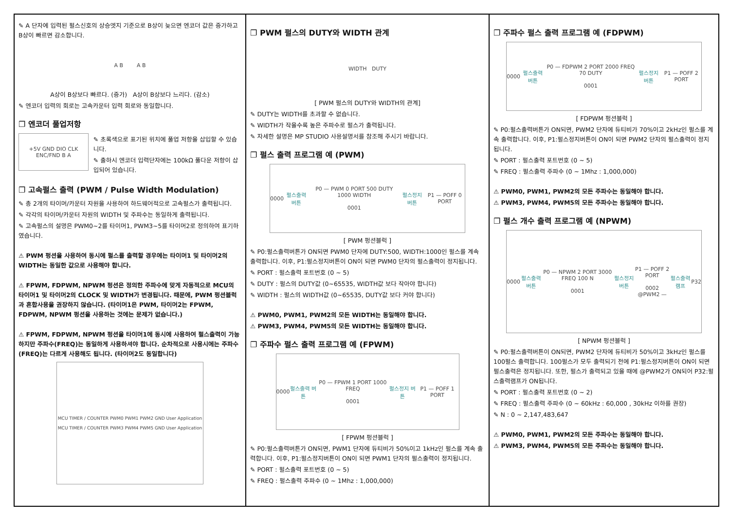✎ A 단자에 입력된 펄스신호의 상승엣지 기준으로 B상이 늦으면 엔코더 값은 증가하고 B상이 빠르면 감소합니다.
A B A B
A상이 B상보다 빠르다. (증가) A상이 B상보다 느리다. (감소)
✎ 엔코더 입력의 회로는 고속카운터 입력 회로와 동일합니다.
❐ 엔코더 풀업저항
+5V GND DIO CLK
ENC/FND B A
✎ 초록색으로 표기된 위치에 풀업 저항을 삽입할 수 있습니다.
✎ 출하시 엔코더 입력단자에는 100kΩ 풀다운 저항이 삽입되어 있습니다.
❐ 고속펄스 출력 (PWM / Pulse Width Modulation)
✎ 총 2개의 타이머/카운터 자원을 사용하여 하드웨어적으로 고속펄스가 출력됩니다.
✎ 각각의 타이머/카운터 자원의 WIDTH 및 주파수는 동일하게 출력됩니다.
✎ 고속펄스의 설명은 PWM0~2를 타이머1, PWM3~5를 타이머2로 정의하여 표기하였습니다.
⚠ PWM 펑션을 사용하여 동시에 펄스를 출력할 경우에는 타이머1 및 타이머2의 WIDTH는 동일한 값으로 사용해야 합니다.
⚠ FPWM, FDPWM, NPWM 펑션은 정의한 주파수에 맞게 자동적으로 MCU의 타이머1 및 타이머2의 CLOCK 및 WIDTH가 변경됩니다. 때문에, PWM 펑션블럭과 혼합사용을 권장하지 않습니다. (타이머1은 PWM, 타이머2는 FPWM, FDPWM, NPWM 펑션을 사용하는 것에는 문제가 없습니다.)
⚠ FPWM, FDPWM, NPWM 펑션을 타이머1에 동시에 사용하여 펄스출력이 가능하지만 주파수(FREQ)는 동일하게 사용하셔야 합니다. 순차적으로 사용시에는 주파수(FREQ)는 다르게 사용해도 됩니다. (타이머2도 동일합니다)
MCU TIMER / COUNTER PWM0 PWM1 PWM2 GND User Application
MCU TIMER / COUNTER PWM3 PWM4 PWM5 GND User Application
❐ PWM 펄스의 DUTY와 WIDTH 관계
WIDTH DUTY
[ PWM 펄스의 DUTY와 WIDTH의 관계]
✎ DUTY는 WIDTH를 초과할 수 없습니다.
✎ WIDTH가 작을수록 높은 주파수로 펄스가 출력됩니다.
✎ 자세한 설명은 MP STUDIO 사용설명서를 참조해 주시기 바랍니다.
❐ 펄스 출력 프로그램 예 (PWM)
0000 펄스출력 버튼 P0 — PWM 0 PORT 500 DUTY 1000 WIDTH
0001 펄스정지 버튼 P1 — POFF 0 PORT
[ PWM 펑션블럭 ]
✎ P0:펄스출력버튼가 ON되면 PWM0 단자에 DUTY:500, WIDTH:1000인 펄스를 계속 출력합니다. 이후, P1:펄스정지버튼이 ON이 되면 PWM0 단자의 펄스출력이 정지됩니다.
✎ PORT : 펄스출력 포트번호 (0 ~ 5)
✎ DUTY : 펄스의 DUTY값 (0~65535, WIDTH값 보다 작아야 합니다)
✎ WIDTH : 펄스의 WIDTH값 (0~65535, DUTY값 보다 커야 합니다)
⚠ PWM0, PWM1, PWM2의 모든 WIDTH는 동일해야 합니다.
⚠ PWM3, PWM4, PWM5의 모든 WIDTH는 동일해야 합니다.
❐ 주파수 펄스 출력 프로그램 예 (FPWM)
0000 펄스출력 버튼 P0 — FPWM 1 PORT 1000 FREQ
0001 펄스정지 버튼 P1 — POFF 1 PORT
[ FPWM 펑션블럭 ]
✎ P0:펄스출력버튼가 ON되면, PWM1 단자에 듀티비가 50%이고 1kHz인 펄스를 계속 출력합니다. 이후, P1:펄스정지버튼이 ON이 되면 PWM1 단자의 펄스출력이 정지됩니다.
✎ PORT : 펄스출력 포트번호 (0 ~ 5)
✎ FREQ : 펄스출력 주파수 (0 ~ 1Mhz : 1,000,000)
❐ 주파수 펄스 출력 프로그램 예 (FDPWM)
0000 펄스출력 버튼 P0 — FDPWM 2 PORT 2000 FREQ 70 DUTY
0001 펄스정지 버튼 P1 — POFF 2 PORT
[ FDPWM 펑션블럭 ]
✎ P0:펄스출력버튼가 ON되면, PWM2 단자에 듀티비가 70%이고 2kHz인 펄스를 계속 출력합니다. 이후, P1:펄스정지버튼이 ON이 되면 PWM2 단자의 펄스출력이 정지됩니다.
✎ PORT : 펄스출력 포트번호 (0 ~ 5)
✎ FREQ : 펄스출력 주파수 (0 ~ 1Mhz : 1,000,000)
⚠ PWM0, PWM1, PWM2의 모든 주파수는 동일해야 합니다.
⚠ PWM3, PWM4, PWM5의 모든 주파수는 동일해야 합니다.
❐ 펄스 개수 출력 프로그램 예 (NPWM)
0000 펄스출력 버튼 P0 — NPWM 2 PORT 3000 FREQ 100 N
0001 펄스정지 버튼 P1 — POFF 2 PORT
0002 @PWM2 — 펄스출력 램프 P32
[ NPWM 펑션블럭 ]
✎ P0:펄스출력버튼이 ON되면, PWM2 단자에 듀티비가 50%이고 3kHz인 펄스를 100펄스 출력합니다. 100펄스가 모두 출력되기 전에 P1:펄스정지버튼이 ON이 되면 펄스출력은 정지됩니다. 또한, 펄스가 출력되고 있을 때에 @PWM2가 ON되어 P32:펄스출력램프가 ON됩니다.
✎ PORT : 펄스출력 포트번호 (0 ~ 2)
✎ FREQ : 펄스출력 주파수 (0 ~ 60kHz : 60,000 , 30kHz 이하를 권장)
✎ N : 0 ~ 2,147,483,647
⚠ PWM0, PWM1, PWM2의 모든 주파수는 동일해야 합니다.
⚠ PWM3, PWM4, PWM5의 모든 주파수는 동일해야 합니다.